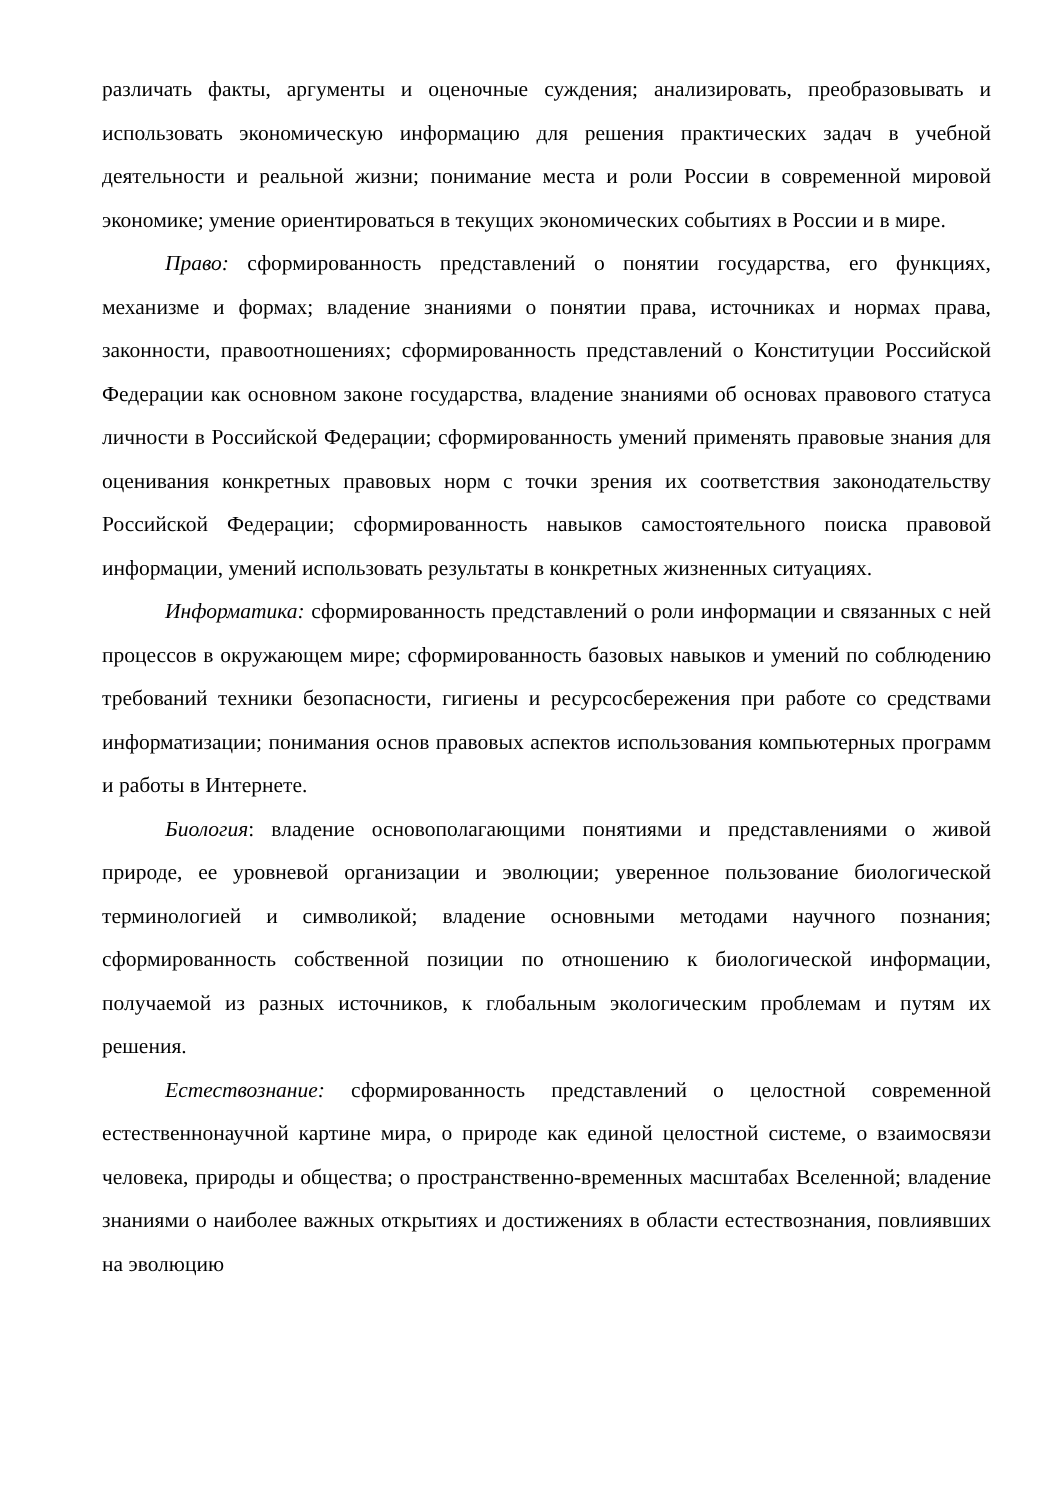различать факты, аргументы и оценочные суждения; анализировать, преобразовывать и использовать экономическую информацию для решения практических задач в учебной деятельности и реальной жизни; понимание места и роли России в современной мировой экономике; умение ориентироваться в текущих экономических событиях в России и в мире.
Право: сформированность представлений о понятии государства, его функциях, механизме и формах; владение знаниями о понятии права, источниках и нормах права, законности, правоотношениях; сформированность представлений о Конституции Российской Федерации как основном законе государства, владение знаниями об основах правового статуса личности в Российской Федерации; сформированность умений применять правовые знания для оценивания конкретных правовых норм с точки зрения их соответствия законодательству Российской Федерации; сформированность навыков самостоятельного поиска правовой информации, умений использовать результаты в конкретных жизненных ситуациях.
Информатика: сформированность представлений о роли информации и связанных с ней процессов в окружающем мире; сформированность базовых навыков и умений по соблюдению требований техники безопасности, гигиены и ресурсосбережения при работе со средствами информатизации; понимания основ правовых аспектов использования компьютерных программ и работы в Интернете.
Биология: владение основополагающими понятиями и представлениями о живой природе, ее уровневой организации и эволюции; уверенное пользование биологической терминологией и символикой; владение основными методами научного познания; сформированность собственной позиции по отношению к биологической информации, получаемой из разных источников, к глобальным экологическим проблемам и путям их решения.
Естествознание: сформированность представлений о целостной современной естественнонаучной картине мира, о природе как единой целостной системе, о взаимосвязи человека, природы и общества; о пространственно-временных масштабах Вселенной; владение знаниями о наиболее важных открытиях и достижениях в области естествознания, повлиявших на эволюцию